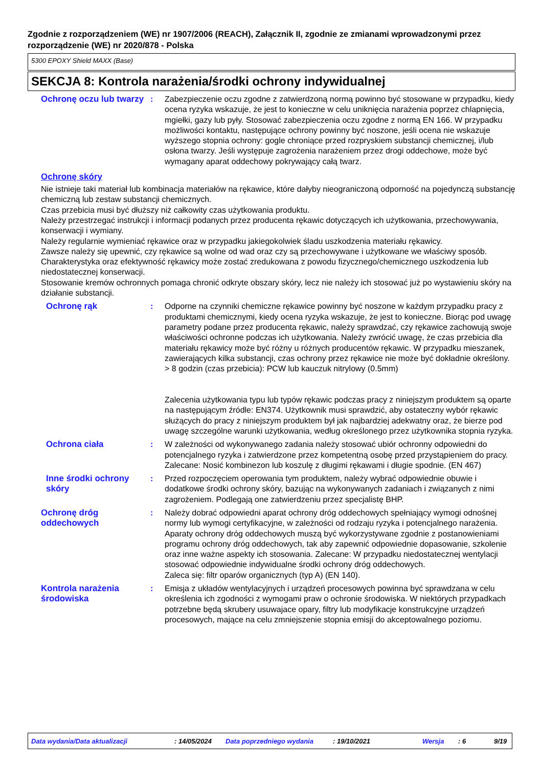Zgodnie z rozporządzeniem (WE) nr 1907/2006 (REACH), Załącznik II, zgodnie ze zmianami wprowadzonymi przez rozporządzenie (WE) nr 2020/878 - Polska
5300 EPOXY Shield MAXX (Base)
SEKCJA 8: Kontrola narażenia/środki ochrony indywidualnej
Ochronę oczu lub twarzy : Zabezpieczenie oczu zgodne z zatwierdzoną normą powinno być stosowane w przypadku, kiedy ocena ryzyka wskazuje, że jest to konieczne w celu uniknięcia narażenia poprzez chlapnięcia, mgiełki, gazy lub pyły. Stosować zabezpieczenia oczu zgodne z normą EN 166. W przypadku możliwości kontaktu, następujące ochrony powinny być noszone, jeśli ocena nie wskazuje wyższego stopnia ochrony: gogle chroniące przed rozpryskiem substancji chemicznej, i/lub osłona twarzy. Jeśli występuje zagrożenia narażeniem przez drogi oddechowe, może być wymagany aparat oddechowy pokrywający całą twarz.
Ochronę skóry
Nie istnieje taki materiał lub kombinacja materiałów na rękawice, które dałyby nieograniczoną odporność na pojedynczą substancję chemiczną lub zestaw substancji chemicznych.
Czas przebicia musi być dłuższy niż całkowity czas użytkowania produktu.
Należy przestrzegać instrukcji i informacji podanych przez producenta rękawic dotyczących ich użytkowania, przechowywania, konserwacji i wymiany.
Należy regularnie wymieniać rękawice oraz w przypadku jakiegokolwiek śladu uszkodzenia materiału rękawicy.
Zawsze należy się upewnić, czy rękawice są wolne od wad oraz czy są przechowywane i użytkowane we właściwy sposób.
Charakterystyka oraz efektywność rękawicy może zostać zredukowana z powodu fizycznego/chemicznego uszkodzenia lub niedostatecznej konserwacji.
Stosowanie kremów ochronnych pomaga chronić odkryte obszary skóry, lecz nie należy ich stosować już po wystawieniu skóry na działanie substancji.
Ochronę rąk : Odporne na czynniki chemiczne rękawice powinny być noszone w każdym przypadku pracy z produktami chemicznymi, kiedy ocena ryzyka wskazuje, że jest to konieczne. Biorąc pod uwagę parametry podane przez producenta rękawic, należy sprawdzać, czy rękawice zachowują swoje właściwości ochronne podczas ich użytkowania. Należy zwrócić uwagę, że czas przebicia dla materiału rękawicy może być różny u różnych producentów rękawic. W przypadku mieszanek, zawierających kilka substancji, czas ochrony przez rękawice nie może być dokładnie określony. > 8 godzin (czas przebicia): PCW lub kauczuk nitrylowy (0.5mm)
Zalecenia użytkowania typu lub typów rękawic podczas pracy z niniejszym produktem są oparte na następującym źródle: EN374. Użytkownik musi sprawdzić, aby ostateczny wybór rękawic służących do pracy z niniejszym produktem był jak najbardziej adekwatny oraz, że bierze pod uwagę szczególne warunki użytkowania, według określonego przez użytkownika stopnia ryzyka.
Ochrona ciała : W zależności od wykonywanego zadania należy stosować ubiór ochronny odpowiedni do potencjalnego ryzyka i zatwierdzone przez kompetentną osobę przed przystąpieniem do pracy. Zalecane: Nosić kombinezon lub koszulę z długimi rękawami i długie spodnie. (EN 467)
Inne środki ochrony skóry
: Przed rozpoczęciem operowania tym produktem, należy wybrać odpowiednie obuwie i dodatkowe środki ochrony skóry, bazując na wykonywanych zadaniach i związanych z nimi zagrożeniem. Podlegają one zatwierdzeniu przez specjalistę BHP.
Ochronę dróg oddechowych
: Należy dobrać odpowiedni aparat ochrony dróg oddechowych spełniający wymogi odnośnej normy lub wymogi certyfikacyjne, w zależności od rodzaju ryzyka i potencjalnego narażenia. Aparaty ochrony dróg oddechowych muszą być wykorzystywane zgodnie z postanowieniami programu ochrony dróg oddechowych, tak aby zapewnić odpowiednie dopasowanie, szkolenie oraz inne ważne aspekty ich stosowania. Zalecane: W przypadku niedostatecznej wentylacji stosować odpowiednie indywidualne środki ochrony dróg oddechowych.
Zaleca się: filtr oparów organicznych (typ A) (EN 140).
Kontrola narażenia środowiska
: Emisja z układów wentylacyjnych i urządzeń procesowych powinna być sprawdzana w celu określenia ich zgodności z wymogami praw o ochronie środowiska. W niektórych przypadkach potrzebne będą skrubery usuwajace opary, filtry lub modyfikacje konstrukcyjne urządzeń procesowych, mające na celu zmniejszenie stopnia emisji do akceptowalnego poziomu.
Data wydania/Data aktualizacji: 14/05/2024 Data poprzedniego wydania: 19/10/2021 Wersja: 6 9/19